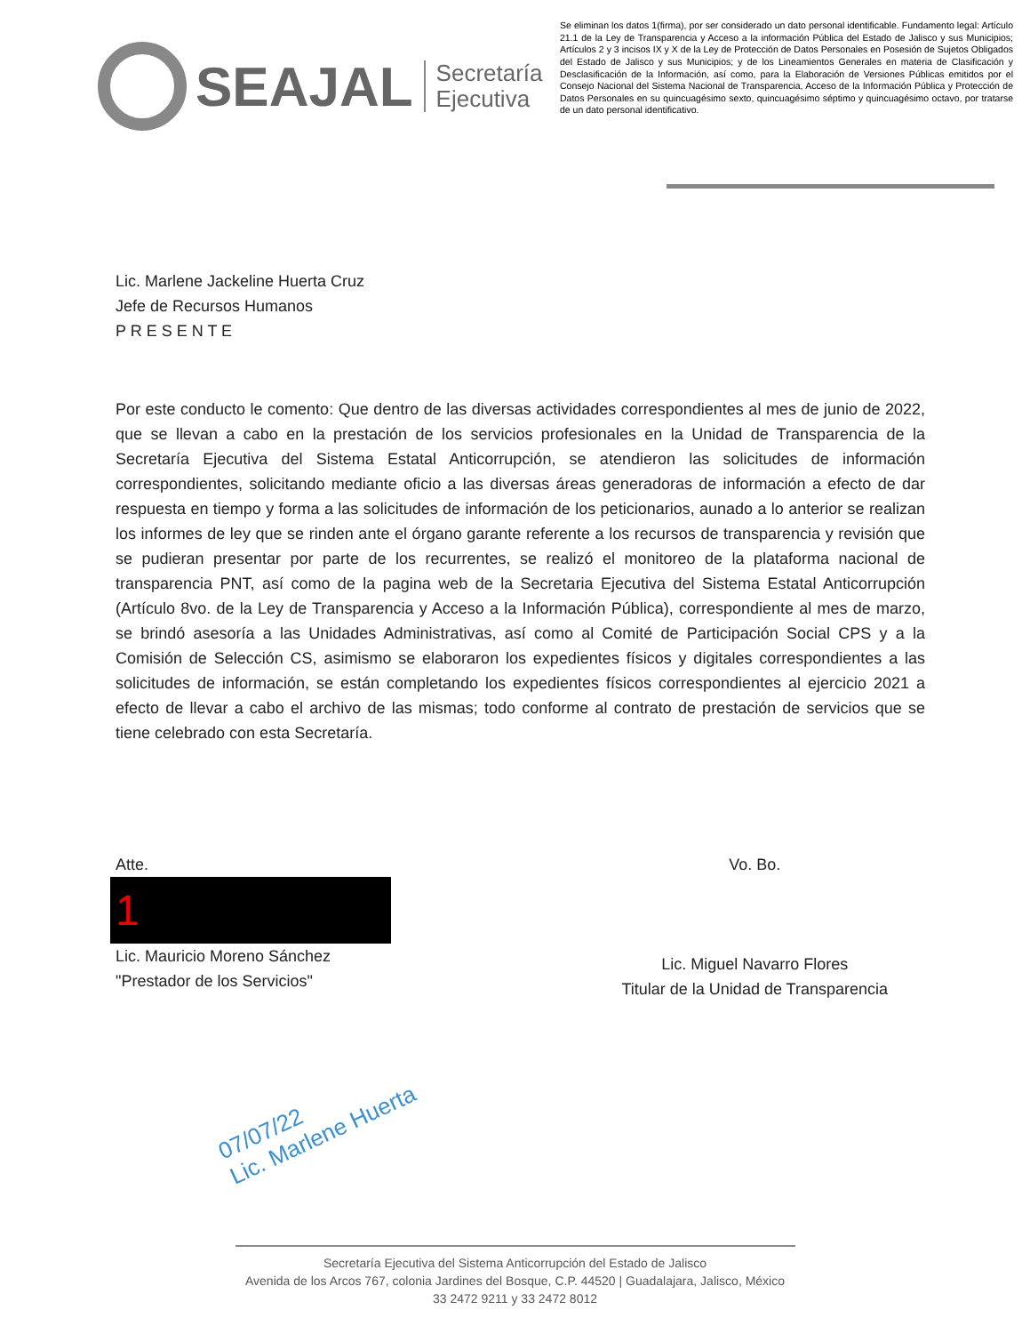SEAJAL
Secretaría
Ejecutiva
Se eliminan los datos 1(firma), por ser considerado un dato personal identificable. Fundamento legal: Artículo 21.1 de la Ley de Transparencia y Acceso a la información Pública del Estado de Jalisco y sus Municipios; Artículos 2 y 3 incisos IX y X de la Ley de Protección de Datos Personales en Posesión de Sujetos Obligados del Estado de Jalisco y sus Municipios; y de los Lineamientos Generales en materia de Clasificación y Desclasificación de la Información, así como, para la Elaboración de Versiones Públicas emitidos por el Consejo Nacional del Sistema Nacional de Transparencia, Acceso de la Información Pública y Protección de Datos Personales en su quincuagésimo sexto, quincuagésimo séptimo y quincuagésimo octavo, por tratarse de un dato personal identificativo.
Lic. Marlene Jackeline Huerta Cruz
Jefe de Recursos Humanos
P R E S E N T E
Por este conducto le comento: Que dentro de las diversas actividades correspondientes al mes de junio de 2022, que se llevan a cabo en la prestación de los servicios profesionales en la Unidad de Transparencia de la Secretaría Ejecutiva del Sistema Estatal Anticorrupción, se atendieron las solicitudes de información correspondientes, solicitando mediante oficio a las diversas áreas generadoras de información a efecto de dar respuesta en tiempo y forma a las solicitudes de información de los peticionarios, aunado a lo anterior se realizan los informes de ley que se rinden ante el órgano garante referente a los recursos de transparencia y revisión que se pudieran presentar por parte de los recurrentes, se realizó el monitoreo de la plataforma nacional de transparencia PNT, así como de la pagina web de la Secretaria Ejecutiva del Sistema Estatal Anticorrupción (Artículo 8vo. de la Ley de Transparencia y Acceso a la Información Pública), correspondiente al mes de marzo, se brindó asesoría a las Unidades Administrativas, así como al Comité de Participación Social CPS y a la Comisión de Selección CS, asimismo se elaboraron los expedientes físicos y digitales correspondientes a las solicitudes de información, se están completando los expedientes físicos correspondientes al ejercicio 2021 a efecto de llevar a cabo el archivo de las mismas; todo conforme al contrato de prestación de servicios que se tiene celebrado con esta Secretaría.
Atte.
1
Lic. Mauricio Moreno Sánchez
"Prestador de los Servicios"
Vo. Bo.
Lic. Miguel Navarro Flores
Titular de la Unidad de Transparencia
07/07/22
Lic. Marlene Huerta
Secretaría Ejecutiva del Sistema Anticorrupción del Estado de Jalisco
Avenida de los Arcos 767, colonia Jardines del Bosque, C.P. 44520 | Guadalajara, Jalisco, México
33 2472 9211 y 33 2472 8012